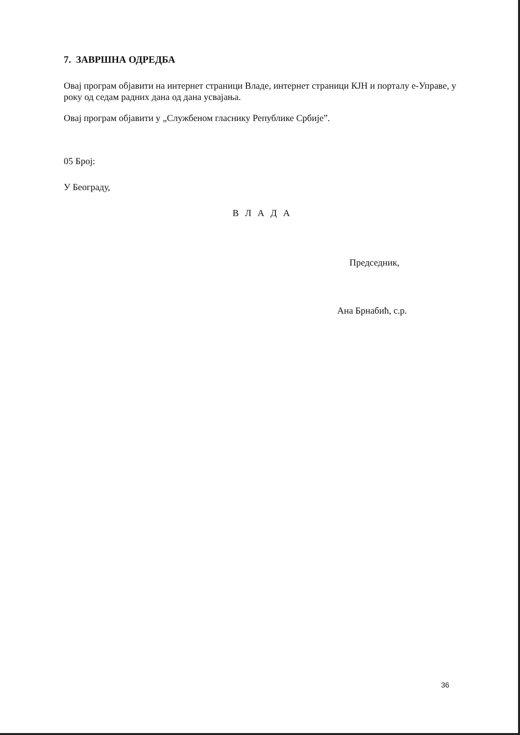7. ЗАВРШНА ОДРЕДБА
Овај програм објавити на интернет страници Владе, интернет страници КЈН и порталу е-Управе, у року од седам радних дана од дана усвајања.
Овај програм објавити у „Службеном гласнику Републике Србије”.
05 Број:
У Београду,
В Л А Д А
Председник,
Ана Брнабић, с.р.
36